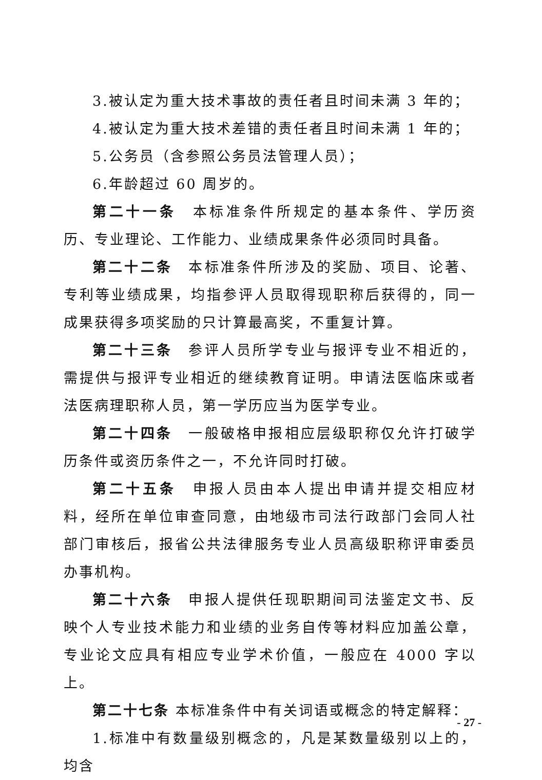3.被认定为重大技术事故的责任者且时间未满 3 年的；
4.被认定为重大技术差错的责任者且时间未满 1 年的；
5.公务员（含参照公务员法管理人员）；
6.年龄超过 60 周岁的。
第二十一条　本标准条件所规定的基本条件、学历资历、专业理论、工作能力、业绩成果条件必须同时具备。
第二十二条　本标准条件所涉及的奖励、项目、论著、专利等业绩成果，均指参评人员取得现职称后获得的，同一成果获得多项奖励的只计算最高奖，不重复计算。
第二十三条　参评人员所学专业与报评专业不相近的，需提供与报评专业相近的继续教育证明。申请法医临床或者法医病理职称人员，第一学历应当为医学专业。
第二十四条　一般破格申报相应层级职称仅允许打破学历条件或资历条件之一，不允许同时打破。
第二十五条　申报人员由本人提出申请并提交相应材料，经所在单位审查同意，由地级市司法行政部门会同人社部门审核后，报省公共法律服务专业人员高级职称评审委员办事机构。
第二十六条　申报人提供任现职期间司法鉴定文书、反映个人专业技术能力和业绩的业务自传等材料应加盖公章，专业论文应具有相应专业学术价值，一般应在 4000 字以上。
第二十七条 本标准条件中有关词语或概念的特定解释：
1.标准中有数量级别概念的，凡是某数量级别以上的，均含
- 27 -